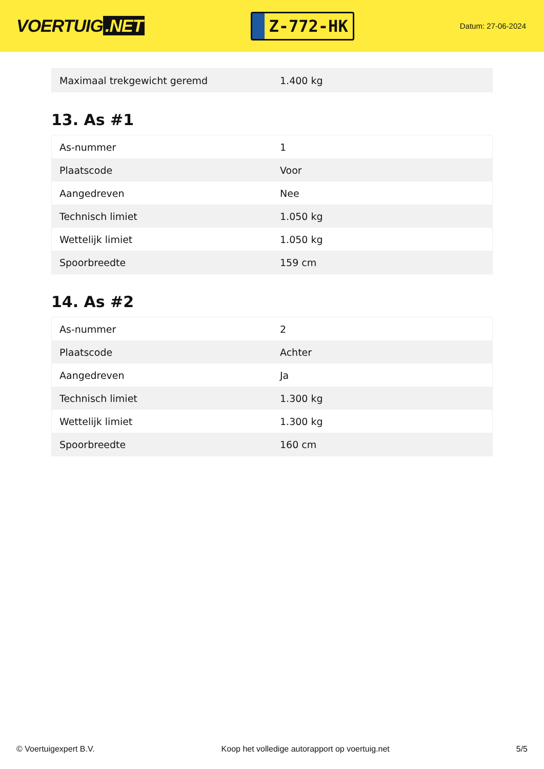VOERTUIG.NET
Z-772-HK
Datum: 27-06-2024
| Maximaal trekgewicht geremd | 1.400 kg |
13. As #1
| As-nummer | 1 |
| Plaatscode | Voor |
| Aangedreven | Nee |
| Technisch limiet | 1.050 kg |
| Wettelijk limiet | 1.050 kg |
| Spoorbreedte | 159 cm |
14. As #2
| As-nummer | 2 |
| Plaatscode | Achter |
| Aangedreven | Ja |
| Technisch limiet | 1.300 kg |
| Wettelijk limiet | 1.300 kg |
| Spoorbreedte | 160 cm |
© Voertuigexpert B.V. Koop het volledige autorapport op voertuig.net 5/5